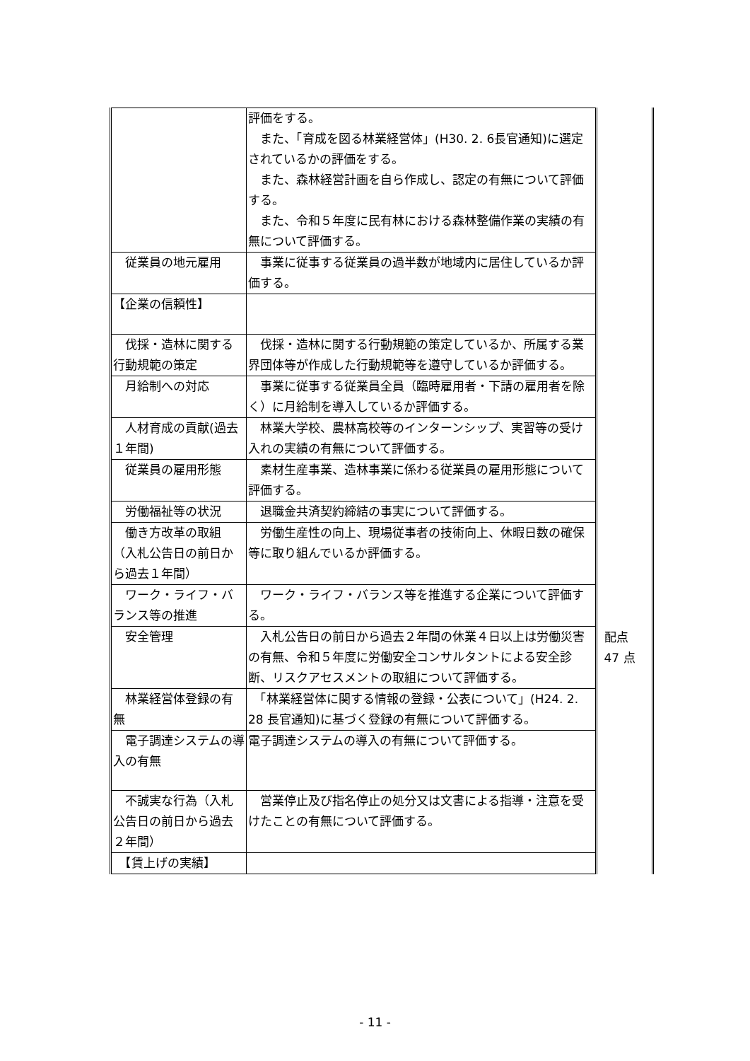| | 評価をする。 また、「育成を図る林業経営体」(H30. 2. 6長官通知)に選定されているかの評価をする。 また、森林経営計画を自ら作成し、認定の有無について評価する。 また、令和５年度に民有林における森林整備作業の実績の有無について評価する。 |
| 従業員の地元雇用 | 事業に従事する従業員の過半数が地域内に居住しているか評価する。 |
| 【企業の信頼性】 | |
| 伐採・造林に関する行動規範の策定 | 伐採・造林に関する行動規範の策定しているか、所属する業界団体等が作成した行動規範等を遵守しているか評価する。 |
| 月給制への対応 | 事業に従事する従業員全員（臨時雇用者・下請の雇用者を除く）に月給制を導入しているか評価する。 |
| 人材育成の貢献(過去１年間) | 林業大学校、農林高校等のインターンシップ、実習等の受け入れの実績の有無について評価する。 |
| 従業員の雇用形態 | 素材生産事業、造林事業に係わる従業員の雇用形態について評価する。 |
| 労働福祉等の状況 | 退職金共済契約締結の事実について評価する。 |
| 働き方改革の取組（入札公告日の前日から過去１年間） | 労働生産性の向上、現場従事者の技術向上、休暇日数の確保等に取り組んでいるか評価する。 |
| ワーク・ライフ・バランス等の推進 | ワーク・ライフ・バランス等を推進する企業について評価する。 |
| 安全管理 | 入札公告日の前日から過去２年間の休業４日以上は労働災害の有無、令和５年度に労働安全コンサルタントによる安全診断、リスクアセスメントの取組について評価する。 |
| 林業経営体登録の有無 | 「林業経営体に関する情報の登録・公表について」(H24. 2. 28 長官通知)に基づく登録の有無について評価する。 |
| 電子調達システムの導入の有無 | 電子調達システムの導入の有無について評価する。 |
| 不誠実な行為（入札公告日の前日から過去２年間） | 営業停止及び指名停止の処分又は文書による指導・注意を受けたことの有無について評価する。 |
| 【賃上げの実績】 | |
配点
47 点
- 11 -